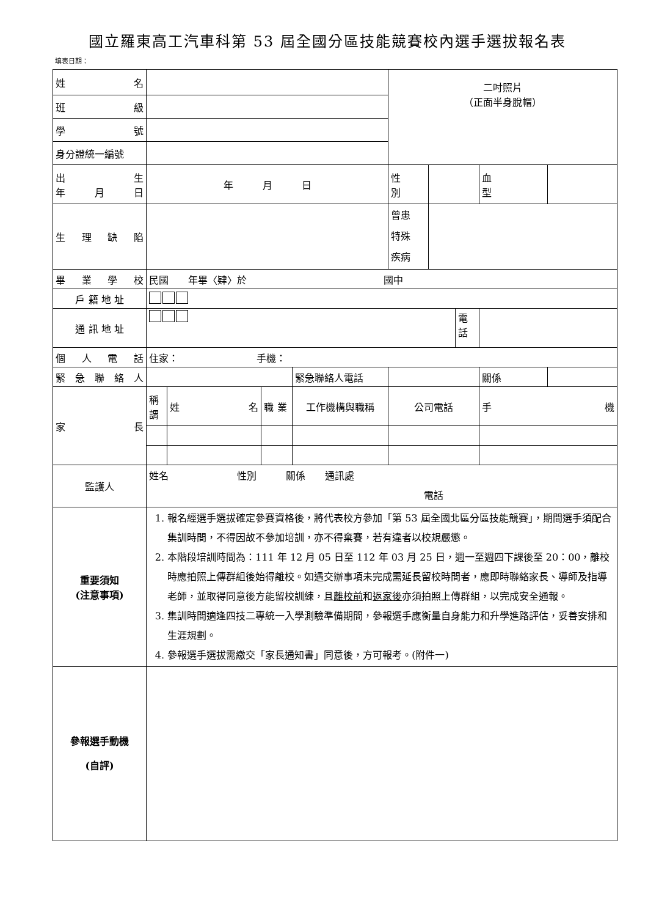國立羅東高工汽車科第 53 屆全國分區技能競賽校內選手選拔報名表
填表日期：
| 姓 名 | | | | | 二吋照片 （正面半身脫帽） | | | | |
| 班 級 | | | | | | | | | |
| 學 號 | | | | | | | | | |
| 身分證統一編號 | | | | | | | | | |
| 出 生 年 月 日 | 年 月 日 | | | | 性 別 | | | 血 型 | |
| 生 理 缺 陷 | | | | | 曾患 特殊 疾病 | | | | |
| 畢 業 學 校 | 民國 年畢〈肄〉於 國中 | | | | | | | | |
| 戶 籍 地 址 | | | | | | | | | |
| 通 訊 地 址 | | | | | | | 電話 | | |
| 個 人 電 話 | 住家： 手機： | | | | | | | | |
| 緊 急 聯 絡 人 | | | | 緊急聯絡人電話 | | | | 關係 | |
| 家 長 | 稱 謂 | 姓 名 | 職 業 | 工作機構與職稱 | 公司電話 | | | 手 機 | |
| 監護人 | 姓名 性別 關係 通訊處 電話 | | | | | | | | |
| 重要須知 (注意事項) | 1. 報名經選手選拔確定參賽資格後，將代表校方參加「第 53 屆全國北區分區技能競賽」，期間選手須配合集訓時間，不得因故不參加培訓，亦不得棄賽，若有違者以校規嚴懲。 2. 本階段培訓時間為：111 年 12 月 05 日至 112 年 03 月 25 日，週一至週四下課後至 20：00，離校時應拍照上傳群組後始得離校。如遇交辦事項未完成需延長留校時間者，應即時聯絡家長、導師及指導老師，並取得同意後方能留校訓練，且 離校前 和 返家後 亦須拍照上傳群組，以完成安全通報。 3. 集訓時間適逢四技二專統一入學測驗準備期間，參報選手應衡量自身能力和升學進路評估，妥善安排和生涯規劃。 4. 參報選手選拔需繳交「家長通知書」同意後，方可報考。(附件一) | | | | | | | | |
| 參報選手動機 (自評) | | | | | | | | | |